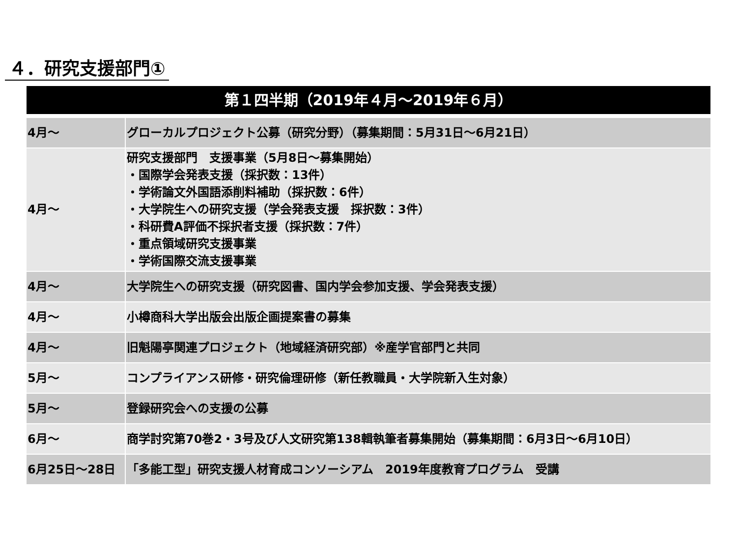４．研究支援部門①
第１四半期（2019年４月～2019年６月）
| 4月～ | グローカルプロジェクト公募（研究分野）（募集期間：5月31日～6月21日） |
| 4月～ | 研究支援部門 支援事業（5月8日～募集開始） ・国際学会発表支援（採択数：13件） ・学術論文外国語添削料補助（採択数：6件） ・大学院生への研究支援（学会発表支援 採択数：3件） ・科研費A評価不採択者支援（採択数：7件） ・重点領域研究支援事業 ・学術国際交流支援事業 |
| 4月～ | 大学院生への研究支援（研究図書、国内学会参加支援、学会発表支援） |
| 4月～ | 小樽商科大学出版会出版企画提案書の募集 |
| 4月～ | 旧魁陽亭関連プロジェクト（地域経済研究部）※産学官部門と共同 |
| 5月～ | コンプライアンス研修・研究倫理研修（新任教職員・大学院新入生対象） |
| 5月～ | 登録研究会への支援の公募 |
| 6月～ | 商学討究第70巻2・3号及び人文研究第138輯執筆者募集開始（募集期間：6月3日～6月10日） |
| 6月25日～28日 | 「多能工型」研究支援人材育成コンソーシアム 2019年度教育プログラム 受講 |